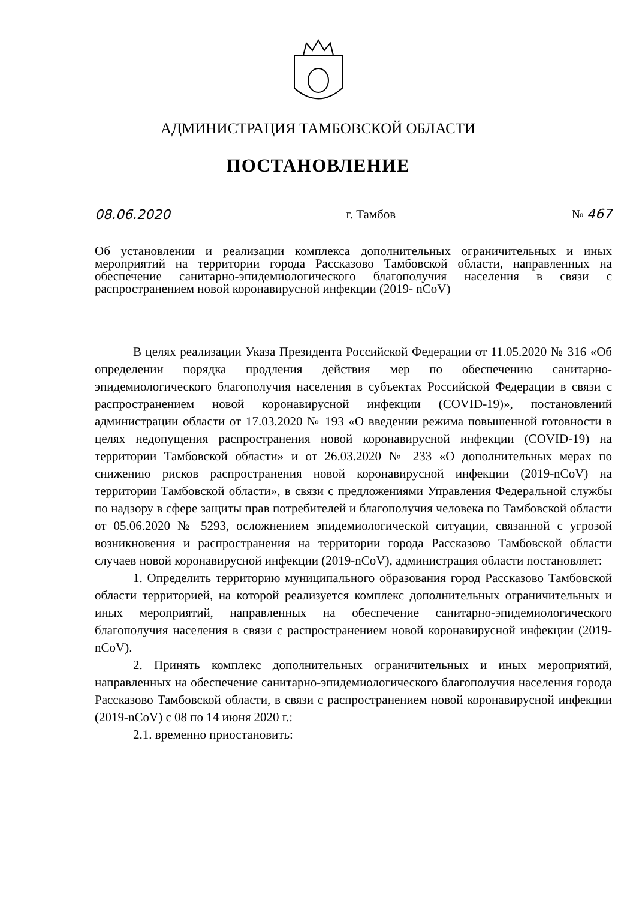АДМИНИСТРАЦИЯ ТАМБОВСКОЙ ОБЛАСТИ
ПОСТАНОВЛЕНИЕ
08.06.2020 г. Тамбов № 467
Об установлении и реализации комплекса дополнительных ограничительных и иных мероприятий на территории города Рассказово Тамбовской области, направленных на обеспечение санитарно-эпидемиологического благополучия населения в связи с распространением новой коронавирусной инфекции (2019- nCoV)
В целях реализации Указа Президента Российской Федерации от 11.05.2020 № 316 «Об определении порядка продления действия мер по обеспечению санитарно-эпидемиологического благополучия населения в субъектах Российской Федерации в связи с распространением новой коронавирусной инфекции (COVID-19)», постановлений администрации области от 17.03.2020 № 193 «О введении режима повышенной готовности в целях недопущения распространения новой коронавирусной инфекции (COVID-19) на территории Тамбовской области» и от 26.03.2020 № 233 «О дополнительных мерах по снижению рисков распространения новой коронавирусной инфекции (2019-nCoV) на территории Тамбовской области», в связи с предложениями Управления Федеральной службы по надзору в сфере защиты прав потребителей и благополучия человека по Тамбовской области от 05.06.2020 № 5293, осложнением эпидемиологической ситуации, связанной с угрозой возникновения и распространения на территории города Рассказово Тамбовской области случаев новой коронавирусной инфекции (2019-nCoV), администрация области постановляет:
1. Определить территорию муниципального образования город Рассказово Тамбовской области территорией, на которой реализуется комплекс дополнительных ограничительных и иных мероприятий, направленных на обеспечение санитарно-эпидемиологического благополучия населения в связи с распространением новой коронавирусной инфекции (2019-nCoV).
2. Принять комплекс дополнительных ограничительных и иных мероприятий, направленных на обеспечение санитарно-эпидемиологического благополучия населения города Рассказово Тамбовской области, в связи с распространением новой коронавирусной инфекции (2019-nCoV) с 08 по 14 июня 2020 г.:
2.1. временно приостановить: